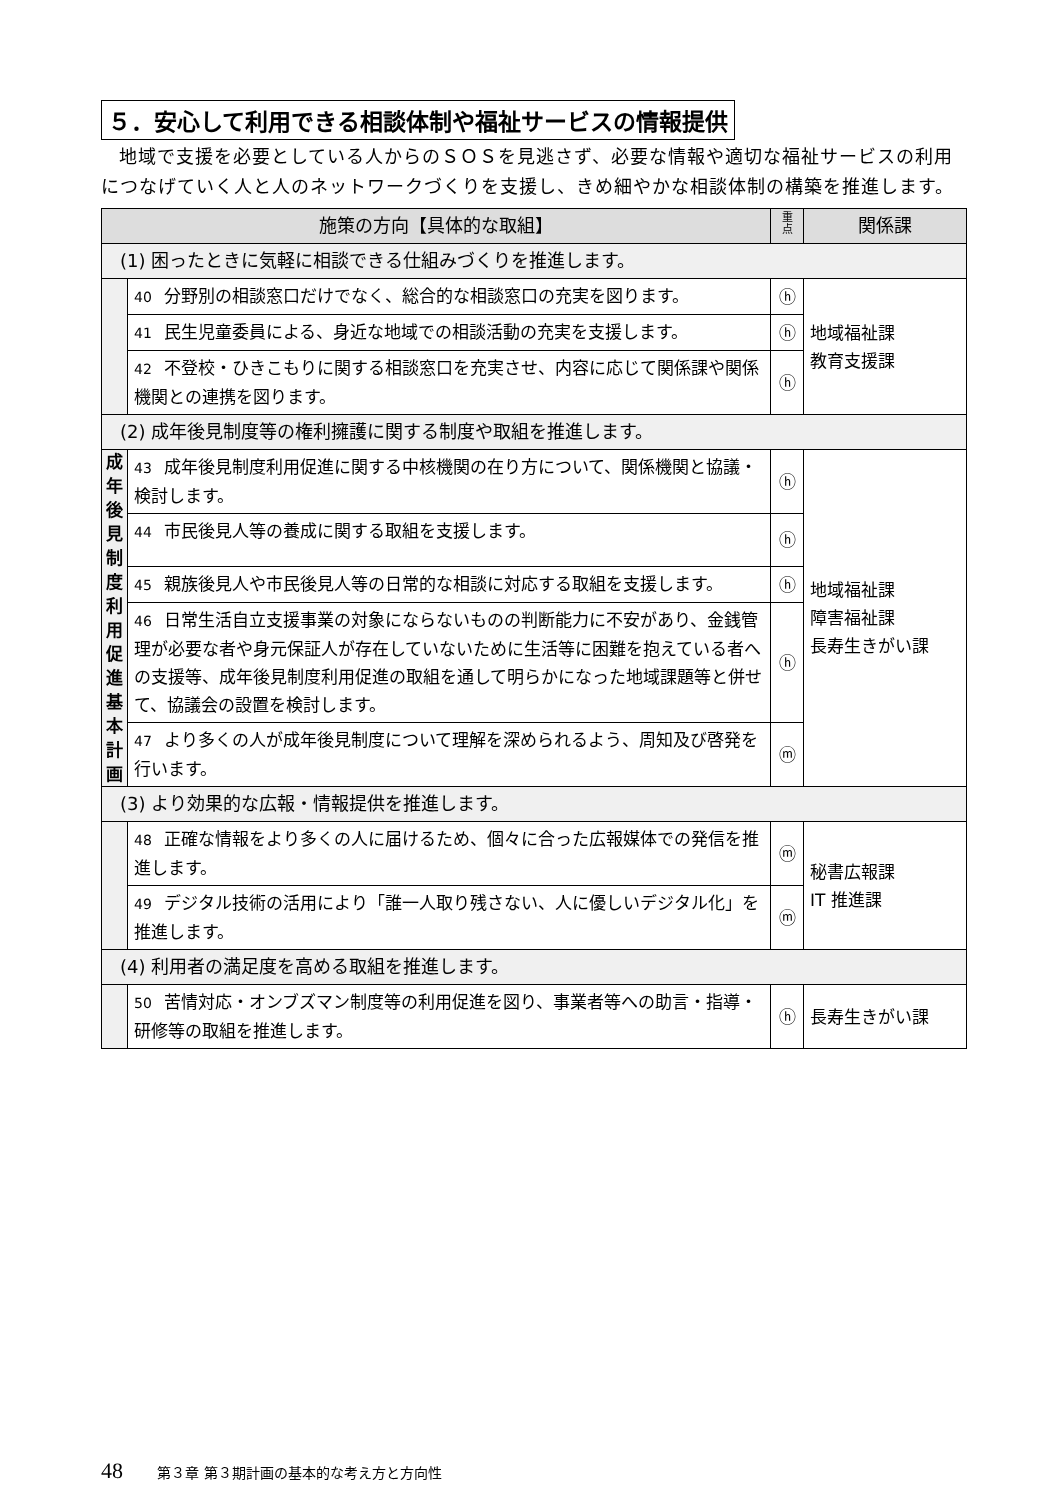５．安心して利用できる相談体制や福祉サービスの情報提供
地域で支援を必要としている人からのＳＯＳを見逃さず、必要な情報や適切な福祉サービスの利用につなげていく人と人のネットワークづくりを支援し、きめ細やかな相談体制の構築を推進します。
| 施策の方向【具体的な取組】 | | 重 点 | 関係課 |
| --- | --- | --- | --- |
| (1) 困ったときに気軽に相談できる仕組みづくりを推進します。 | | | |
| | 40 分野別の相談窓口だけでなく、総合的な相談窓口の充実を図ります。 | ⓗ | 地域福祉課 教育支援課 |
| | 41 民生児童委員による、身近な地域での相談活動の充実を支援します。 | ⓗ | |
| | 42 不登校・ひきこもりに関する相談窓口を充実させ、内容に応じて関係課や関係機関との連携を図ります。 | ⓗ | |
| (2) 成年後見制度等の権利擁護に関する制度や取組を推進します。 | | | |
| 成 年 後 見 制 度 利 用 促 進 基 本 計 画 | 43 成年後見制度利用促進に関する中核機関の在り方について、関係機関と協議・検討します。 | ⓗ | 地域福祉課 障害福祉課 長寿生きがい課 |
| | 44 市民後見人等の養成に関する取組を支援します。 | ⓗ | |
| | 45 親族後見人や市民後見人等の日常的な相談に対応する取組を支援します。 | ⓗ | |
| | 46 日常生活自立支援事業の対象にならないものの判断能力に不安があり、金銭管理が必要な者や身元保証人が存在していないために生活等に困難を抱えている者への支援等、成年後見制度利用促進の取組を通して明らかになった地域課題等と併せて、協議会の設置を検討します。 | ⓗ | |
| | 47 より多くの人が成年後見制度について理解を深められるよう、周知及び啓発を行います。 | ⓜ | |
| (3) より効果的な広報・情報提供を推進します。 | | | |
| | 48 正確な情報をより多くの人に届けるため、個々に合った広報媒体での発信を推進します。 | ⓜ | 秘書広報課 IT 推進課 |
| | 49 デジタル技術の活用により「誰一人取り残さない、人に優しいデジタル化」を推進します。 | ⓜ | |
| (4) 利用者の満足度を高める取組を推進します。 | | | |
| | 50 苦情対応・オンブズマン制度等の利用促進を図り、事業者等への助言・指導・研修等の取組を推進します。 | ⓗ | 長寿生きがい課 |
48 第３章 第３期計画の基本的な考え方と方向性